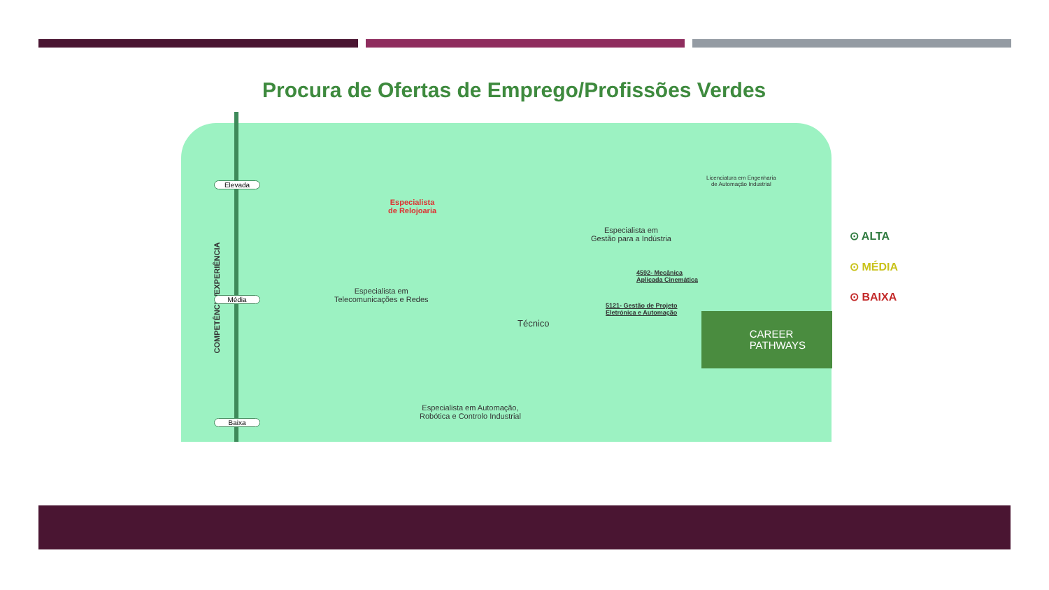Procura de Ofertas de Emprego/Profissões Verdes
COMPETÊNCIA/EXPERIÊNCIA
Elevada
Média
Baixa
Especialista
de Relojoaria
Licenciatura em Engenharia
de Automação Industrial
Especialista em
Gestão para a Indústria
Especialista em
Telecomunicações e Redes
Técnico
4592- Mecânica
Aplicada Cinemática
5121- Gestão de Projeto
Eletrónica e Automação
Especialista em Automação,
Robótica e Controlo Industrial
CAREER
PATHWAYS
⊙ ALTA
⊙ MÉDIA
⊙ BAIXA